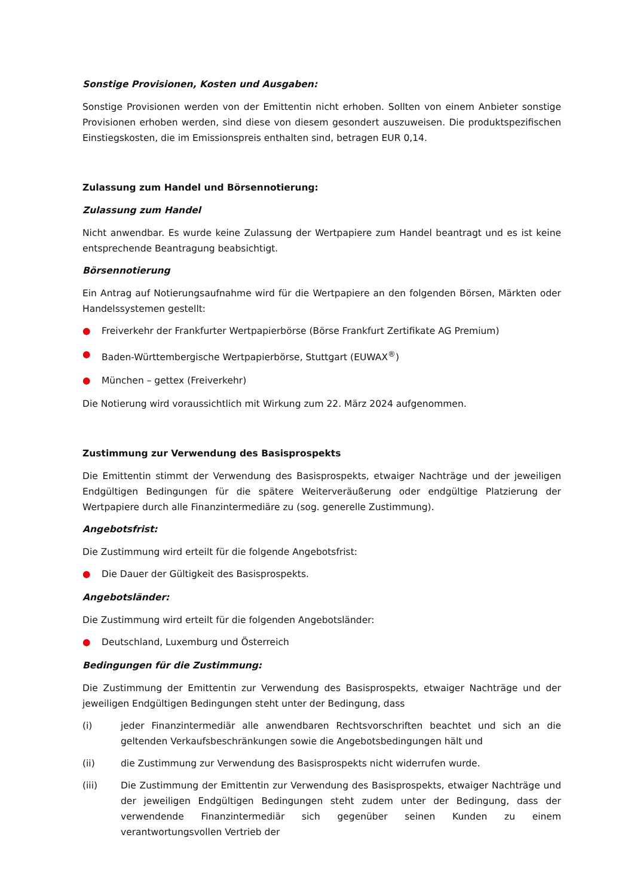Sonstige Provisionen, Kosten und Ausgaben:
Sonstige Provisionen werden von der Emittentin nicht erhoben. Sollten von einem Anbieter sonstige Provisionen erhoben werden, sind diese von diesem gesondert auszuweisen. Die produktspezifischen Einstiegskosten, die im Emissionspreis enthalten sind, betragen EUR 0,14.
Zulassung zum Handel und Börsennotierung:
Zulassung zum Handel
Nicht anwendbar. Es wurde keine Zulassung der Wertpapiere zum Handel beantragt und es ist keine entsprechende Beantragung beabsichtigt.
Börsennotierung
Ein Antrag auf Notierungsaufnahme wird für die Wertpapiere an den folgenden Börsen, Märkten oder Handelssystemen gestellt:
● Freiverkehr der Frankfurter Wertpapierbörse (Börse Frankfurt Zertifikate AG Premium)
● Baden-Württembergische Wertpapierbörse, Stuttgart (EUWAX<sup>®</sup>)
● München – gettex (Freiverkehr)
Die Notierung wird voraussichtlich mit Wirkung zum 22. März 2024 aufgenommen.
Zustimmung zur Verwendung des Basisprospekts
Die Emittentin stimmt der Verwendung des Basisprospekts, etwaiger Nachträge und der jeweiligen Endgültigen Bedingungen für die spätere Weiterveräußerung oder endgültige Platzierung der Wertpapiere durch alle Finanzintermediäre zu (sog. generelle Zustimmung).
Angebotsfrist:
Die Zustimmung wird erteilt für die folgende Angebotsfrist:
● Die Dauer der Gültigkeit des Basisprospekts.
Angebotsländer:
Die Zustimmung wird erteilt für die folgenden Angebotsländer:
● Deutschland, Luxemburg und Österreich
Bedingungen für die Zustimmung:
Die Zustimmung der Emittentin zur Verwendung des Basisprospekts, etwaiger Nachträge und der jeweiligen Endgültigen Bedingungen steht unter der Bedingung, dass
(i) jeder Finanzintermediär alle anwendbaren Rechtsvorschriften beachtet und sich an die geltenden Verkaufsbeschränkungen sowie die Angebotsbedingungen hält und
(ii) die Zustimmung zur Verwendung des Basisprospekts nicht widerrufen wurde.
(iii) Die Zustimmung der Emittentin zur Verwendung des Basisprospekts, etwaiger Nachträge und der jeweiligen Endgültigen Bedingungen steht zudem unter der Bedingung, dass der verwendende Finanzintermediär sich gegenüber seinen Kunden zu einem verantwortungsvollen Vertrieb der